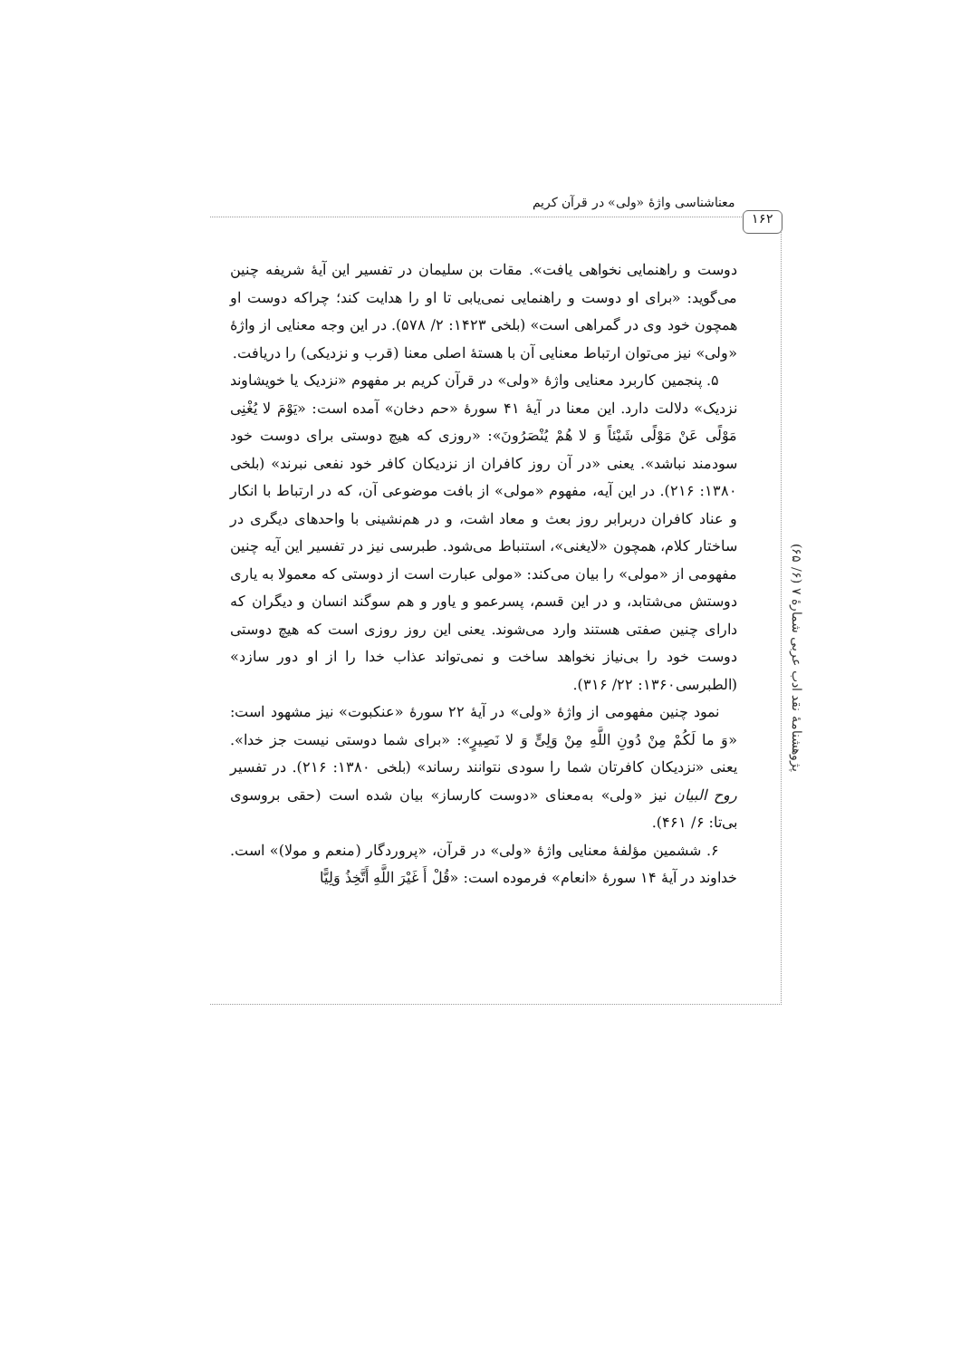معناشناسی واژهٔ «ولی» در قرآن کریم
۱۶۲
پژوهشنامهٔ نقد ادب عربی شمارهٔ ۷ (۶/ ۶۵)
دوست و راهنمایی نخواهی یافت». مقات بن سلیمان در تفسیر این آیهٔ شریفه چنین می‌گوید: «برای او دوست و راهنمایی نمی‌یابی تا او را هدایت کند؛ چراکه دوست او همچون خود وی در گمراهی است» (بلخی ۱۴۲۳: ۲/ ۵۷۸). در این وجه معنایی از واژهٔ «ولی» نیز می‌توان ارتباط معنایی آن با هستهٔ اصلی معنا (قرب و نزدیکی) را دریافت.
۵. پنجمین کاربرد معنایی واژهٔ «ولی» در قرآن کریم بر مفهوم «نزدیک یا خویشاوند نزدیک» دلالت دارد. این معنا در آیهٔ ۴۱ سورهٔ «حم دخان» آمده است: «یَوْمَ لا یُغْنِی مَوْلًی عَنْ مَوْلًی شَیْئاً وَ لا هُمْ یُنْصَرُونَ»: «روزی که هیچ دوستی برای دوست خود سودمند نباشد». یعنی «در آن روز کافران از نزدیکان کافر خود نفعی نبرند» (بلخی ۱۳۸۰: ۲۱۶). در این آیه، مفهوم «مولی» از بافت موضوعی آن، که در ارتباط با انکار و عناد کافران دربرابر روز بعث و معاد اشت، و در هم‌نشینی با واحدهای دیگری در ساختار کلام، همچون «لایغنی»، استنباط می‌شود. طبرسی نیز در تفسیر این آیه چنین مفهومی از «مولی» را بیان می‌کند: «مولی عبارت است از دوستی که معمولا به یاری دوستش می‌شتابد، و در این قسم، پسرعمو و یاور و هم سوگند انسان و دیگران که دارای چنین صفتی هستند وارد می‌شوند. یعنی این روز روزی است که هیچ دوستی دوست خود را بی‌نیاز نخواهد ساخت و نمی‌تواند عذاب خدا را از او دور سازد» (الطبرسی۱۳۶۰: ۲۲/ ۳۱۶).
نمود چنین مفهومی از واژهٔ «ولی» در آیهٔ ۲۲ سورهٔ «عنکبوت» نیز مشهود است: «وَ ما لَکُمْ مِنْ دُونِ اللَّهِ مِنْ وَلِیٍّ وَ لا نَصِیرٍ»: «برای شما دوستی نیست جز خدا». یعنی «نزدیکان کافرتان شما را سودی نتوانند رساند» (بلخی ۱۳۸۰: ۲۱۶). در تفسیر روح البیان نیز «ولی» به‌معنای «دوست کارساز» بیان شده است (حقی بروسوی بی‌تا: ۶/ ۴۶۱).
۶. ششمین مؤلفهٔ معنایی واژهٔ «ولی» در قرآن، «پروردگار (منعم و مولا)» است. خداوند در آیهٔ ۱۴ سورهٔ «انعام» فرموده است: «قُلْ أَ غَیْرَ اللَّهِ أَتَّخِذُ وَلِیًّا